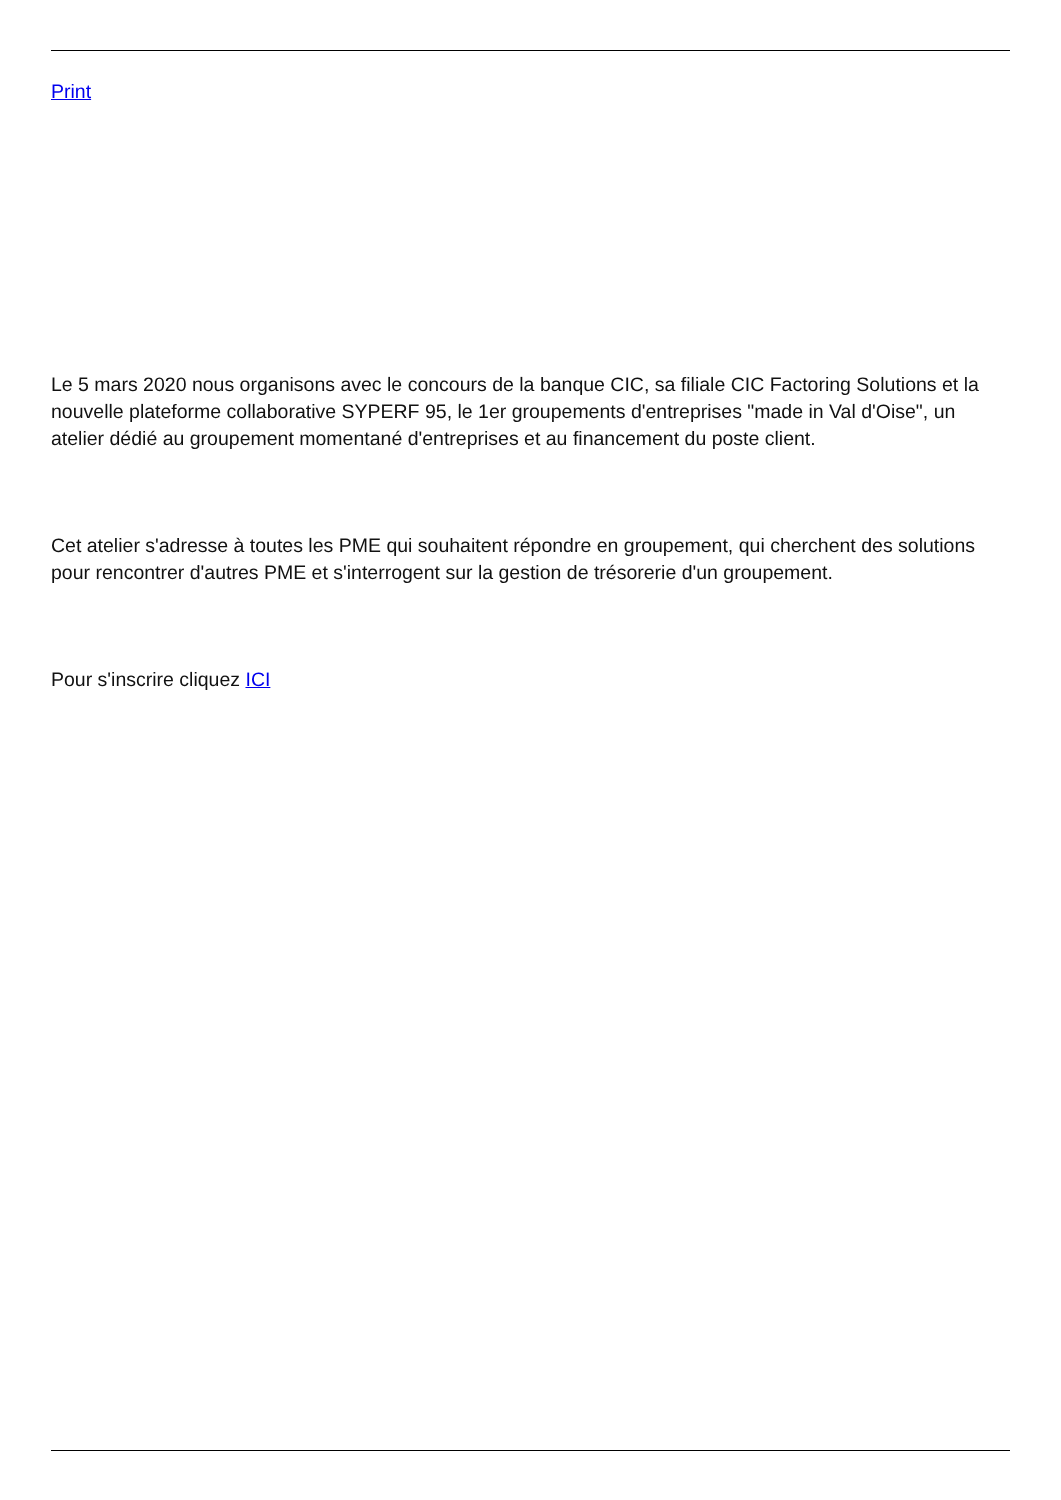Print
Le 5 mars 2020 nous organisons avec le concours de la banque CIC, sa filiale CIC Factoring Solutions et la nouvelle plateforme collaborative SYPERF 95, le 1er groupements d'entreprises "made in Val d'Oise", un atelier dédié au groupement momentané d'entreprises et au financement du poste client.
Cet atelier s'adresse à toutes les PME qui souhaitent répondre en groupement, qui cherchent des solutions pour rencontrer d'autres PME et s'interrogent sur la gestion de trésorerie d'un groupement.
Pour s'inscrire cliquez ICI